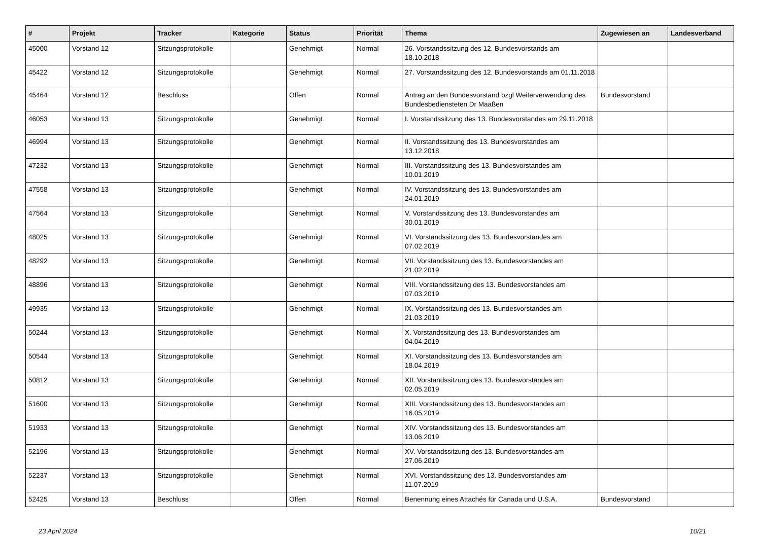| # | Projekt | Tracker | Kategorie | Status | Priorität | Thema | Zugewiesen an | Landesverband |
| --- | --- | --- | --- | --- | --- | --- | --- | --- |
| 45000 | Vorstand 12 | Sitzungsprotokolle | | Genehmigt | Normal | 26. Vorstandssitzung des 12. Bundesvorstands am 18.10.2018 | | |
| 45422 | Vorstand 12 | Sitzungsprotokolle | | Genehmigt | Normal | 27. Vorstandssitzung des 12. Bundesvorstands am 01.11.2018 | | |
| 45464 | Vorstand 12 | Beschluss | | Offen | Normal | Antrag an den Bundesvorstand bzgl Weiterverwendung des Bundesbediensteten Dr Maaßen | Bundesvorstand | |
| 46053 | Vorstand 13 | Sitzungsprotokolle | | Genehmigt | Normal | I. Vorstandssitzung des 13. Bundesvorstandes am 29.11.2018 | | |
| 46994 | Vorstand 13 | Sitzungsprotokolle | | Genehmigt | Normal | II. Vorstandssitzung des 13. Bundesvorstandes am 13.12.2018 | | |
| 47232 | Vorstand 13 | Sitzungsprotokolle | | Genehmigt | Normal | III. Vorstandssitzung des 13. Bundesvorstandes am 10.01.2019 | | |
| 47558 | Vorstand 13 | Sitzungsprotokolle | | Genehmigt | Normal | IV. Vorstandssitzung des 13. Bundesvorstandes am 24.01.2019 | | |
| 47564 | Vorstand 13 | Sitzungsprotokolle | | Genehmigt | Normal | V. Vorstandssitzung des 13. Bundesvorstandes am 30.01.2019 | | |
| 48025 | Vorstand 13 | Sitzungsprotokolle | | Genehmigt | Normal | VI. Vorstandssitzung des 13. Bundesvorstandes am 07.02.2019 | | |
| 48292 | Vorstand 13 | Sitzungsprotokolle | | Genehmigt | Normal | VII. Vorstandssitzung des 13. Bundesvorstandes am 21.02.2019 | | |
| 48896 | Vorstand 13 | Sitzungsprotokolle | | Genehmigt | Normal | VIII. Vorstandssitzung des 13. Bundesvorstandes am 07.03.2019 | | |
| 49935 | Vorstand 13 | Sitzungsprotokolle | | Genehmigt | Normal | IX. Vorstandssitzung des 13. Bundesvorstandes am 21.03.2019 | | |
| 50244 | Vorstand 13 | Sitzungsprotokolle | | Genehmigt | Normal | X. Vorstandssitzung des 13. Bundesvorstandes am 04.04.2019 | | |
| 50544 | Vorstand 13 | Sitzungsprotokolle | | Genehmigt | Normal | XI. Vorstandssitzung des 13. Bundesvorstandes am 18.04.2019 | | |
| 50812 | Vorstand 13 | Sitzungsprotokolle | | Genehmigt | Normal | XII. Vorstandssitzung des 13. Bundesvorstandes am 02.05.2019 | | |
| 51600 | Vorstand 13 | Sitzungsprotokolle | | Genehmigt | Normal | XIII. Vorstandssitzung des 13. Bundesvorstandes am 16.05.2019 | | |
| 51933 | Vorstand 13 | Sitzungsprotokolle | | Genehmigt | Normal | XIV. Vorstandssitzung des 13. Bundesvorstandes am 13.06.2019 | | |
| 52196 | Vorstand 13 | Sitzungsprotokolle | | Genehmigt | Normal | XV. Vorstandssitzung des 13. Bundesvorstandes am 27.06.2019 | | |
| 52237 | Vorstand 13 | Sitzungsprotokolle | | Genehmigt | Normal | XVI. Vorstandssitzung des 13. Bundesvorstandes am 11.07.2019 | | |
| 52425 | Vorstand 13 | Beschluss | | Offen | Normal | Benennung eines Attachés für Canada und U.S.A. | Bundesvorstand | |
23 April 2024 10/21